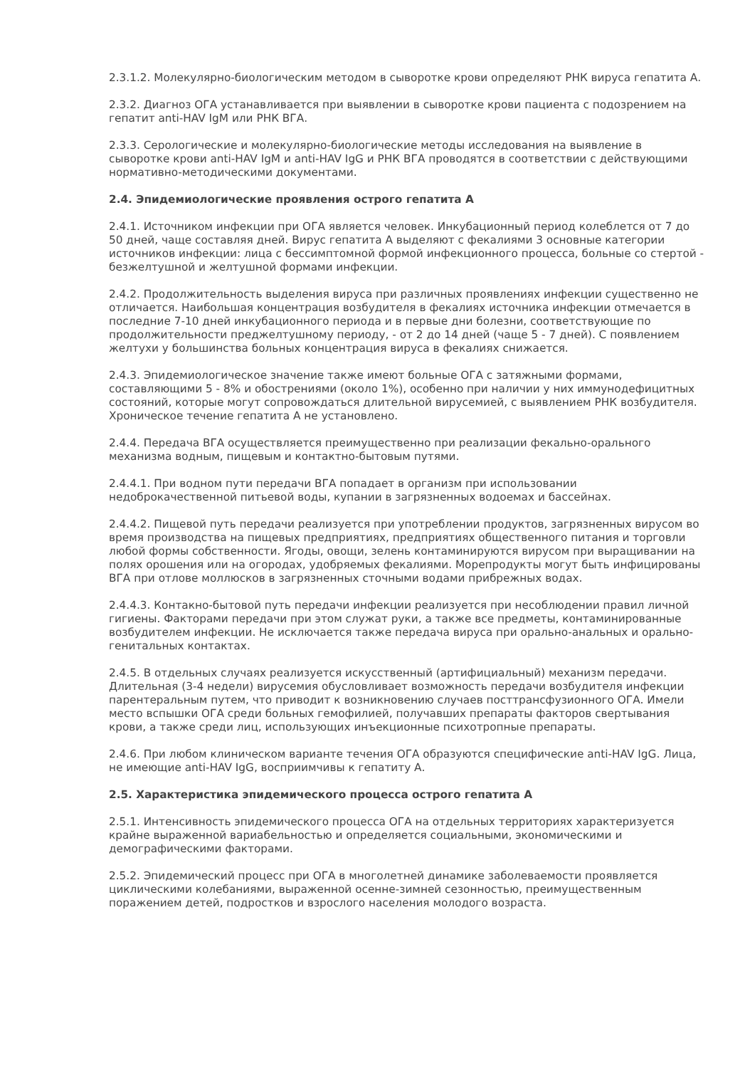2.3.1.2. Молекулярно-биологическим методом в сыворотке крови определяют РНК вируса гепатита А.
2.3.2. Диагноз ОГА устанавливается при выявлении в сыворотке крови пациента с подозрением на гепатит anti-HAV IgM или РНК ВГА.
2.3.3. Серологические и молекулярно-биологические методы исследования на выявление в сыворотке крови anti-HAV IgM и anti-HAV IgG и РНК ВГА проводятся в соответствии с действующими нормативно-методическими документами.
2.4. Эпидемиологические проявления острого гепатита А
2.4.1. Источником инфекции при ОГА является человек. Инкубационный период колеблется от 7 до 50 дней, чаще составляя дней. Вирус гепатита А выделяют с фекалиями 3 основные категории источников инфекции: лица с бессимптомной формой инфекционного процесса, больные со стертой - безжелтушной и желтушной формами инфекции.
2.4.2. Продолжительность выделения вируса при различных проявлениях инфекции существенно не отличается. Наибольшая концентрация возбудителя в фекалиях источника инфекции отмечается в последние 7-10 дней инкубационного периода и в первые дни болезни, соответствующие по продолжительности преджелтушному периоду, - от 2 до 14 дней (чаще 5 - 7 дней). С появлением желтухи у большинства больных концентрация вируса в фекалиях снижается.
2.4.3. Эпидемиологическое значение также имеют больные ОГА с затяжными формами, составляющими 5 - 8% и обострениями (около 1%), особенно при наличии у них иммунодефицитных состояний, которые могут сопровождаться длительной вирусемией, с выявлением РНК возбудителя. Хроническое течение гепатита А не установлено.
2.4.4. Передача ВГА осуществляется преимущественно при реализации фекально-орального механизма водным, пищевым и контактно-бытовым путями.
2.4.4.1. При водном пути передачи ВГА попадает в организм при использовании недоброкачественной питьевой воды, купании в загрязненных водоемах и бассейнах.
2.4.4.2. Пищевой путь передачи реализуется при употреблении продуктов, загрязненных вирусом во время производства на пищевых предприятиях, предприятиях общественного питания и торговли любой формы собственности. Ягоды, овощи, зелень контаминируются вирусом при выращивании на полях орошения или на огородах, удобряемых фекалиями. Морепродукты могут быть инфицированы ВГА при отлове моллюсков в загрязненных сточными водами прибрежных водах.
2.4.4.3. Контакно-бытовой путь передачи инфекции реализуется при несоблюдении правил личной гигиены. Факторами передачи при этом служат руки, а также все предметы, контаминированные возбудителем инфекции. Не исключается также передача вируса при орально-анальных и орально-генитальных контактах.
2.4.5. В отдельных случаях реализуется искусственный (артифициальный) механизм передачи. Длительная (3-4 недели) вирусемия обусловливает возможность передачи возбудителя инфекции парентеральным путем, что приводит к возникновению случаев посттрансфузионного ОГА. Имели место вспышки ОГА среди больных гемофилией, получавших препараты факторов свертывания крови, а также среди лиц, использующих инъекционные психотропные препараты.
2.4.6. При любом клиническом варианте течения ОГА образуются специфические anti-HAV IgG. Лица, не имеющие anti-HAV IgG, восприимчивы к гепатиту А.
2.5. Характеристика эпидемического процесса острого гепатита А
2.5.1. Интенсивность эпидемического процесса ОГА на отдельных территориях характеризуется крайне выраженной вариабельностью и определяется социальными, экономическими и демографическими факторами.
2.5.2. Эпидемический процесс при ОГА в многолетней динамике заболеваемости проявляется циклическими колебаниями, выраженной осенне-зимней сезонностью, преимущественным поражением детей, подростков и взрослого населения молодого возраста.